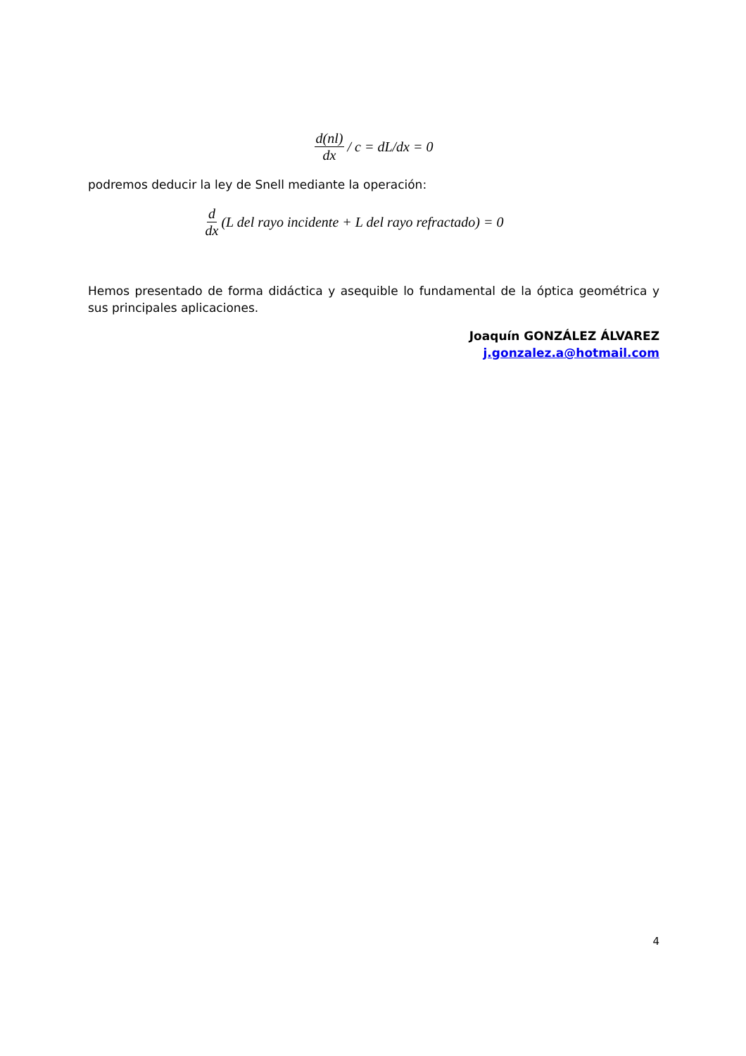d(nl) dx / c = dL/dx = 0
podremos deducir la ley de Snell mediante la operación:
d dx (L del rayo incidente + L del rayo refractado) = 0
Hemos presentado de forma didáctica y asequible lo fundamental de la óptica geométrica y sus principales aplicaciones.
Joaquín GONZÁLEZ ÁLVAREZ
j.gonzalez.a@hotmail.com
4